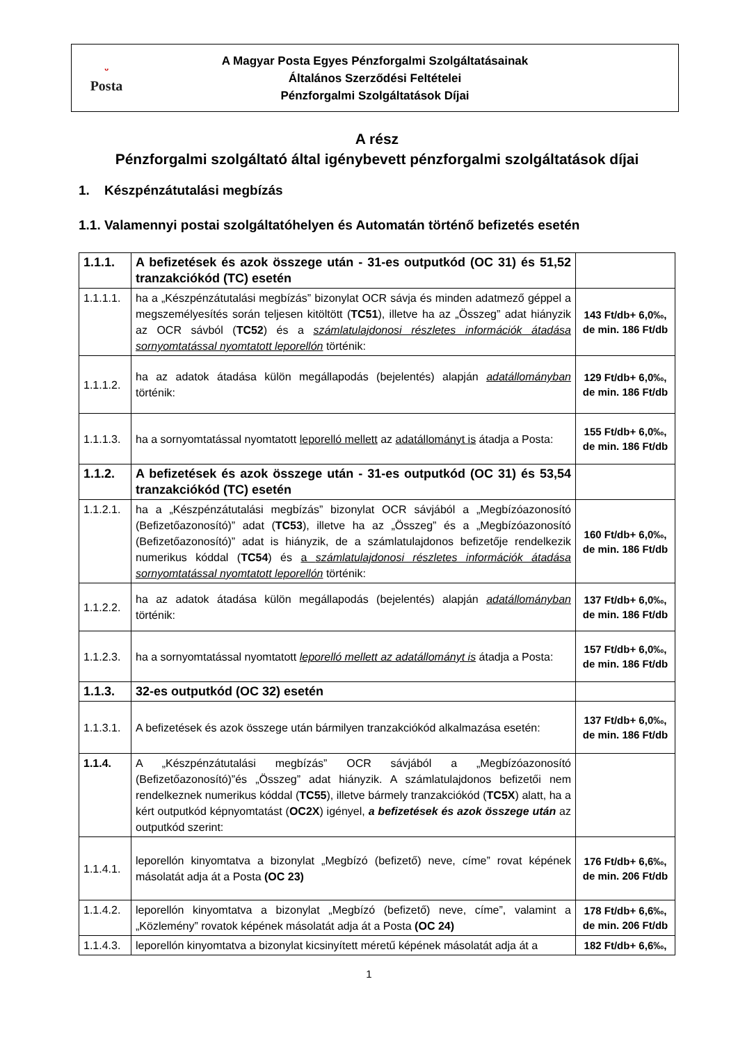ᵕ
Posta
A Magyar Posta Egyes Pénzforgalmi Szolgáltatásainak
Általános Szerződési Feltételei
Pénzforgalmi Szolgáltatások Díjai
A rész
Pénzforgalmi szolgáltató által igénybevett pénzforgalmi szolgáltatások díjai
1. Készpénzátutalási megbízás
1.1. Valamennyi postai szolgáltatóhelyen és Automatán történő befizetés esetén
| 1.1.1. | A befizetések és azok összege után - 31-es outputkód (OC 31) és 51,52 tranzakciókód (TC) esetén | |
| 1.1.1.1. | ha a „Készpénzátutalási megbízás” bizonylat OCR sávja és minden adatmező géppel a megszemélyesítés során teljesen kitöltött ( TC51 ), illetve ha az „Összeg” adat hiányzik az OCR sávból ( TC52 ) és a számlatulajdonosi részletes információk átadása sornyomtatással nyomtatott leporellón történik: | 143 Ft/db+ 6,0‰, de min. 186 Ft/db |
| 1.1.1.2. | ha az adatok átadása külön megállapodás (bejelentés) alapján adatállományban történik: | 129 Ft/db+ 6,0‰, de min. 186 Ft/db |
| 1.1.1.3. | ha a sornyomtatással nyomtatott leporelló mellett az adatállományt is átadja a Posta: | 155 Ft/db+ 6,0‰, de min. 186 Ft/db |
| 1.1.2. | A befizetések és azok összege után - 31-es outputkód (OC 31) és 53,54 tranzakciókód (TC) esetén | |
| 1.1.2.1. | ha a „Készpénzátutalási megbízás” bizonylat OCR sávjából a „Megbízóazonosító (Befizetőazonosító)” adat ( TC53 ), illetve ha az „Összeg” és a „Megbízóazonosító (Befizetőazonosító)” adat is hiányzik, de a számlatulajdonos befizetője rendelkezik numerikus kóddal ( TC54 ) és a számlatulajdonosi részletes információk átadása sornyomtatással nyomtatott leporellón történik: | 160 Ft/db+ 6,0‰, de min. 186 Ft/db |
| 1.1.2.2. | ha az adatok átadása külön megállapodás (bejelentés) alapján adatállományban történik: | 137 Ft/db+ 6,0‰, de min. 186 Ft/db |
| 1.1.2.3. | ha a sornyomtatással nyomtatott leporelló mellett az adatállományt is átadja a Posta: | 157 Ft/db+ 6,0‰, de min. 186 Ft/db |
| 1.1.3. | 32-es outputkód (OC 32) esetén | |
| 1.1.3.1. | A befizetések és azok összege után bármilyen tranzakciókód alkalmazása esetén: | 137 Ft/db+ 6,0‰, de min. 186 Ft/db |
| 1.1.4. | A „Készpénzátutalási megbízás” OCR sávjából a „Megbízóazonosító (Befizetőazonosító)”és „Összeg” adat hiányzik. A számlatulajdonos befizetői nem rendelkeznek numerikus kóddal ( TC55 ), illetve bármely tranzakciókód ( TC5X ) alatt, ha a kért outputkód képnyomtatást ( OC2X ) igényel, a befizetések és azok összege után az outputkód szerint: | |
| 1.1.4.1. | leporellón kinyomtatva a bizonylat „Megbízó (befizető) neve, címe” rovat képének másolatát adja át a Posta (OC 23) | 176 Ft/db+ 6,6‰, de min. 206 Ft/db |
| 1.1.4.2. | leporellón kinyomtatva a bizonylat „Megbízó (befizető) neve, címe”, valamint a „Közlemény” rovatok képének másolatát adja át a Posta (OC 24) | 178 Ft/db+ 6,6‰, de min. 206 Ft/db |
| 1.1.4.3. | leporellón kinyomtatva a bizonylat kicsinyített méretű képének másolatát adja át a | 182 Ft/db+ 6,6‰, |
1